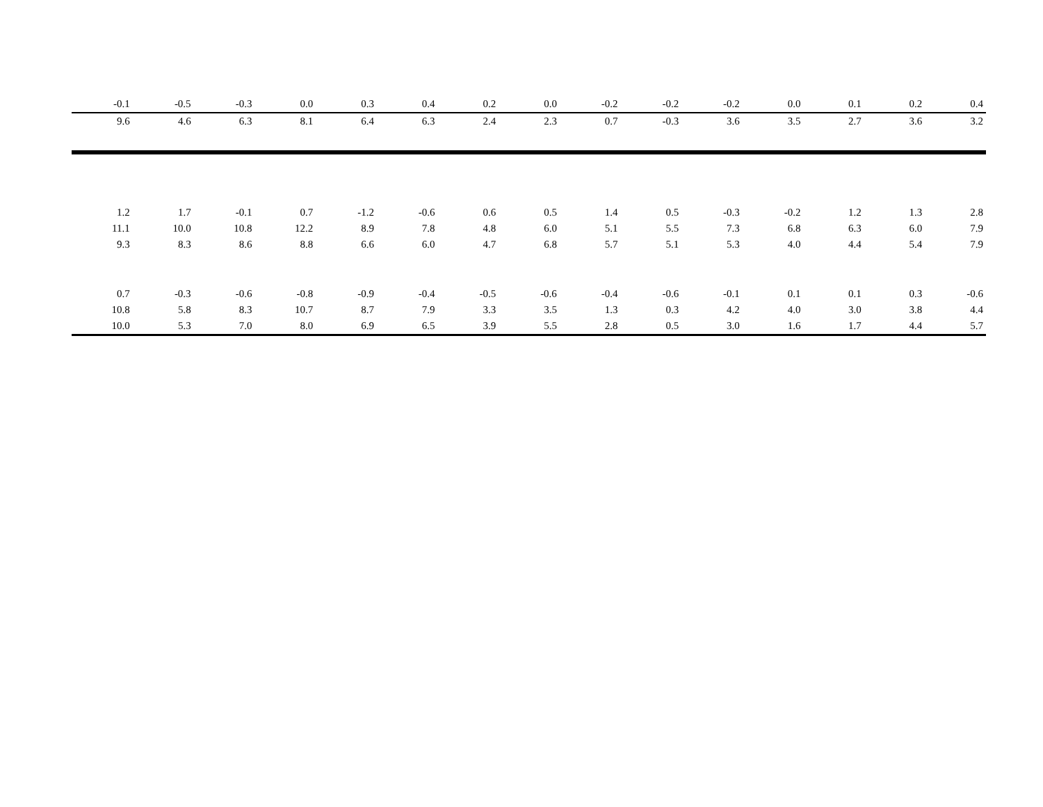| -0.1 | -0.5 | -0.3 | 0.0 | 0.3 | 0.4 | 0.2 | 0.0 | -0.2 | -0.2 | -0.2 | 0.0 | 0.1 | 0.2 | 0.4 |
| 9.6 | 4.6 | 6.3 | 8.1 | 6.4 | 6.3 | 2.4 | 2.3 | 0.7 | -0.3 | 3.6 | 3.5 | 2.7 | 3.6 | 3.2 |
| 1.2 | 1.7 | -0.1 | 0.7 | -1.2 | -0.6 | 0.6 | 0.5 | 1.4 | 0.5 | -0.3 | -0.2 | 1.2 | 1.3 | 2.8 |
| 11.1 | 10.0 | 10.8 | 12.2 | 8.9 | 7.8 | 4.8 | 6.0 | 5.1 | 5.5 | 7.3 | 6.8 | 6.3 | 6.0 | 7.9 |
| 9.3 | 8.3 | 8.6 | 8.8 | 6.6 | 6.0 | 4.7 | 6.8 | 5.7 | 5.1 | 5.3 | 4.0 | 4.4 | 5.4 | 7.9 |
| 0.7 | -0.3 | -0.6 | -0.8 | -0.9 | -0.4 | -0.5 | -0.6 | -0.4 | -0.6 | -0.1 | 0.1 | 0.1 | 0.3 | -0.6 |
| 10.8 | 5.8 | 8.3 | 10.7 | 8.7 | 7.9 | 3.3 | 3.5 | 1.3 | 0.3 | 4.2 | 4.0 | 3.0 | 3.8 | 4.4 |
| 10.0 | 5.3 | 7.0 | 8.0 | 6.9 | 6.5 | 3.9 | 5.5 | 2.8 | 0.5 | 3.0 | 1.6 | 1.7 | 4.4 | 5.7 |